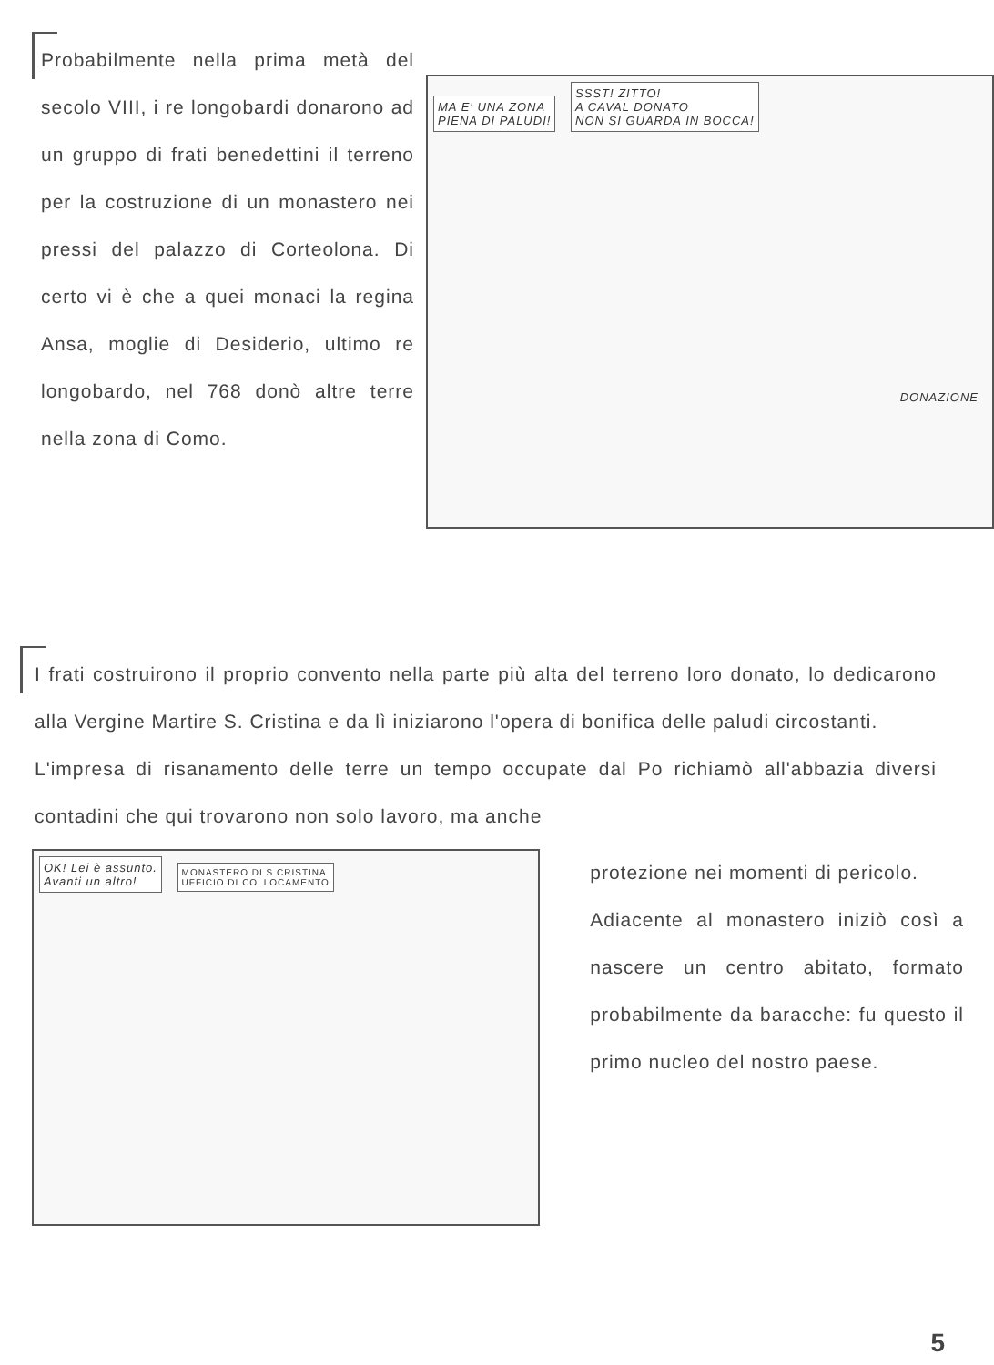Probabilmente nella prima metà del secolo VIII, i re longobardi donarono ad un gruppo di frati benedettini il terreno per la costruzione di un monastero nei pressi del palazzo di Corteolona. Di certo vi è che a quei monaci la regina Ansa, moglie di Desiderio, ultimo re longobardo, nel 768 donò altre terre nella zona di Como.
MA E' UNA ZONA
PIENA DI PALUDI!
SSST! ZITTO!
A CAVAL DONATO
NON SI GUARDA IN BOCCA!
DONAZIONE
I frati costruirono il proprio convento nella parte più alta del terreno loro donato, lo dedicarono alla Vergine Martire S. Cristina e da lì iniziarono l'opera di bonifica delle paludi circostanti.
L'impresa di risanamento delle terre un tempo occupate dal Po richiamò all'abbazia diversi contadini che qui trovarono non solo lavoro, ma anche
OK! Lei è assunto.
Avanti un altro!
MONASTERO DI S.CRISTINA
UFFICIO DI COLLOCAMENTO
protezione nei momenti di pericolo.
Adiacente al monastero iniziò così a nascere un centro abitato, formato probabilmente da baracche: fu questo il primo nucleo del nostro paese.
5